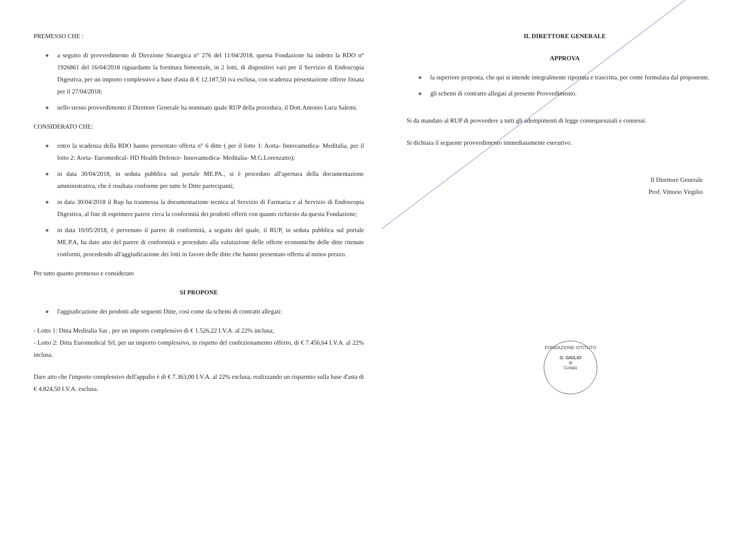PREMESSO CHE :
● a seguito di provvedimento di Direzione Strategica n° 276 del 11/04/2018, questa Fondazione ha indetto la RDO n° 1926861 del 16/04/2018 riguardante la fornitura bimestrale, in 2 lotti, di dispositivi vari per il Servizio di Endoscopia Digestiva, per un importo complessivo a base d'asta di € 12.187,50 iva esclusa, con scadenza presentazione offerte fissata per il 27/04/2018;
● nello stesso provvedimento il Direttore Generale ha nominato quale RUP della procedura, il Dott.Antonio Luca Salemi.
CONSIDERATO CHE:
● entro la scadenza della RDO hanno presentato offerta n° 6 ditte ( per il lotto 1: Aorta- Innovamedica- Meditalia, per il lotto 2: Aorta- Euromedical- HD Health Defence- Innovamedica- Meditalia- M.G.Lorenzatto);
● in data 30/04/2018, in seduta pubblica sul portale ME.PA., si è proceduto all'apertura della documentazione amministrativa, che è risultata conforme per tutte le Ditte partecipanti;
● in data 30/04/2018 il Rup ha trasmessa la documentazione tecnica al Servizio di Farmacia e al Servizio di Endoscopia Digestiva, al fine di esprimere parere circa la conformità dei prodotti offerti con quanto richiesto da questa Fondazione;
● in data 10/05/2018, è pervenuto il parere di conformità, a seguito del quale, il RUP, in seduta pubblica sul portale ME.P.A, ha dato atto del parere di conformità e proceduto alla valutazione delle offerte economiche delle ditte ritenute conformi, procedendo all'aggiudicazione dei lotti in favore delle ditte che hanno presentato offerta al minor prezzo.
Per tutto quanto premesso e considerato
SI PROPONE
● l'aggiudicazione dei prodotti alle seguenti Ditte, così come da schemi di contratti allegati:
- Lotto 1: Ditta Meditalia Sas , per un importo complessivo di € 1.526,22 I.V.A. al 22% inclusa;
- Lotto 2: Ditta Euromedical Srl, per un importo complessivo, in rispetto del confezionamento offerto, di € 7.456,64 I.V.A. al 22% inclusa.
Dare atto che l'importo complessivo dell'appalto è di € 7.363,00 I.V.A. al 22% esclusa, realizzando un risparmio sulla base d'asta di € 4.824,50 I.V.A. esclusa.
IL DIRETTORE GENERALE
APPROVA
● la superiore proposta, che qui si intende integralmente riportata e trascritta, per come formulata dal proponente.
● gli schemi di contratto allegati al presente Provvedimento.
Si da mandato al RUP di provvedere a tutti gli adempimenti di legge consequenziali e connessi.
Si dichiara il seguente provvedimento immediatamente esecutivo.
Il Direttore Generale
Prof. Vittorio Virgilio
FONDAZIONE ISTITUTO
G. GIGLIO
di
Cefalù